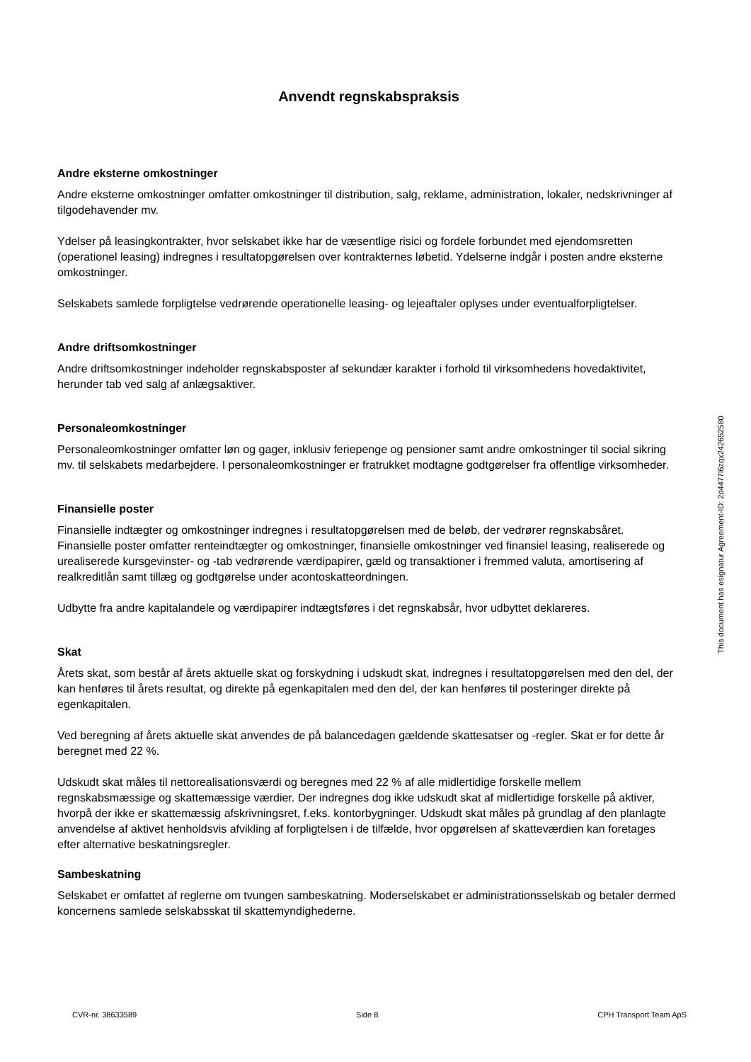Anvendt regnskabspraksis
Andre eksterne omkostninger
Andre eksterne omkostninger omfatter omkostninger til distribution, salg, reklame, administration, lokaler, nedskrivninger af tilgodehavender mv.
Ydelser på leasingkontrakter, hvor selskabet ikke har de væsentlige risici og fordele forbundet med ejendomsretten (operationel leasing) indregnes i resultatopgørelsen over kontrakternes løbetid. Ydelserne indgår i posten andre eksterne omkostninger.
Selskabets samlede forpligtelse vedrørende operationelle leasing- og lejeaftaler oplyses under eventualforpligtelser.
Andre driftsomkostninger
Andre driftsomkostninger indeholder regnskabsposter af sekundær karakter i forhold til virksomhedens hovedaktivitet, herunder tab ved salg af anlægsaktiver.
Personaleomkostninger
Personaleomkostninger omfatter løn og gager, inklusiv feriepenge og pensioner samt andre omkostninger til social sikring mv. til selskabets medarbejdere. I personaleomkostninger er fratrukket modtagne godtgørelser fra offentlige virksomheder.
Finansielle poster
Finansielle indtægter og omkostninger indregnes i resultatopgørelsen med de beløb, der vedrører regnskabsåret. Finansielle poster omfatter renteindtægter og omkostninger, finansielle omkostninger ved finansiel leasing, realiserede og urealiserede kursgevinster- og -tab vedrørende værdipapirer, gæld og transaktioner i fremmed valuta, amortisering af realkreditlån samt tillæg og godtgørelse under acontoskatteordningen.
Udbytte fra andre kapitalandele og værdipapirer indtægtsføres i det regnskabsår, hvor udbyttet deklareres.
Skat
Årets skat, som består af årets aktuelle skat og forskydning i udskudt skat, indregnes i resultatopgørelsen med den del, der kan henføres til årets resultat, og direkte på egenkapitalen med den del, der kan henføres til posteringer direkte på egenkapitalen.
Ved beregning af årets aktuelle skat anvendes de på balancedagen gældende skattesatser og -regler. Skat er for dette år beregnet med 22 %.
Udskudt skat måles til nettorealisationsværdi og beregnes med 22 % af alle midlertidige forskelle mellem regnskabsmæssige og skattemæssige værdier. Der indregnes dog ikke udskudt skat af midlertidige forskelle på aktiver, hvorpå der ikke er skattemæssig afskrivningsret, f.eks. kontorbygninger. Udskudt skat måles på grundlag af den planlagte anvendelse af aktivet henholdsvis afvikling af forpligtelsen i de tilfælde, hvor opgørelsen af skatteværdien kan foretages efter alternative beskatningsregler.
Sambeskatning
Selskabet er omfattet af reglerne om tvungen sambeskatning. Moderselskabet er administrationsselskab og betaler dermed koncernens samlede selskabsskat til skattemyndighederne.
This document has esignatur Agreement-ID: 2d4477l6zqx242652580
CVR-nr. 38633589 Side 8 CPH Transport Team ApS